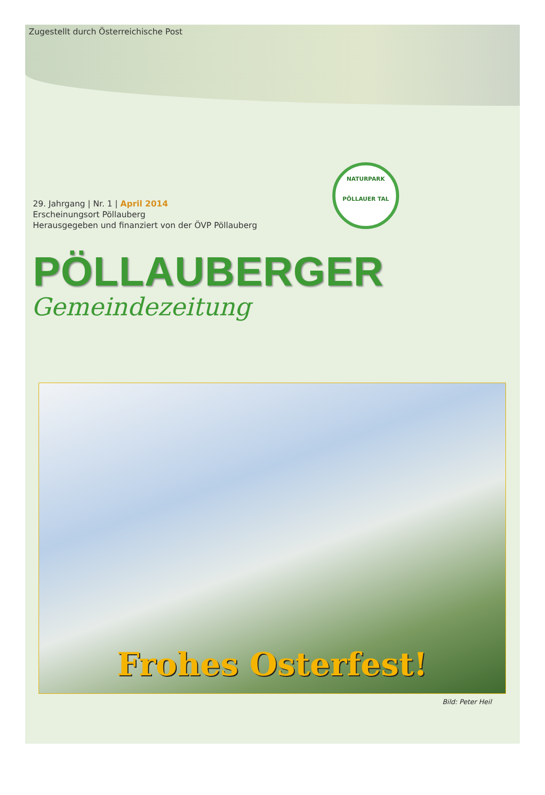Zugestellt durch Österreichische Post
29. Jahrgang | Nr. 1 | April 2014
Erscheinungsort Pöllauberg
Herausgegeben und finanziert von der ÖVP Pöllauberg
NATURPARK
PÖLLAUER TAL
PÖLLAUBERGER
Gemeindezeitung
Frohes Osterfest!
Bild: Peter Heil